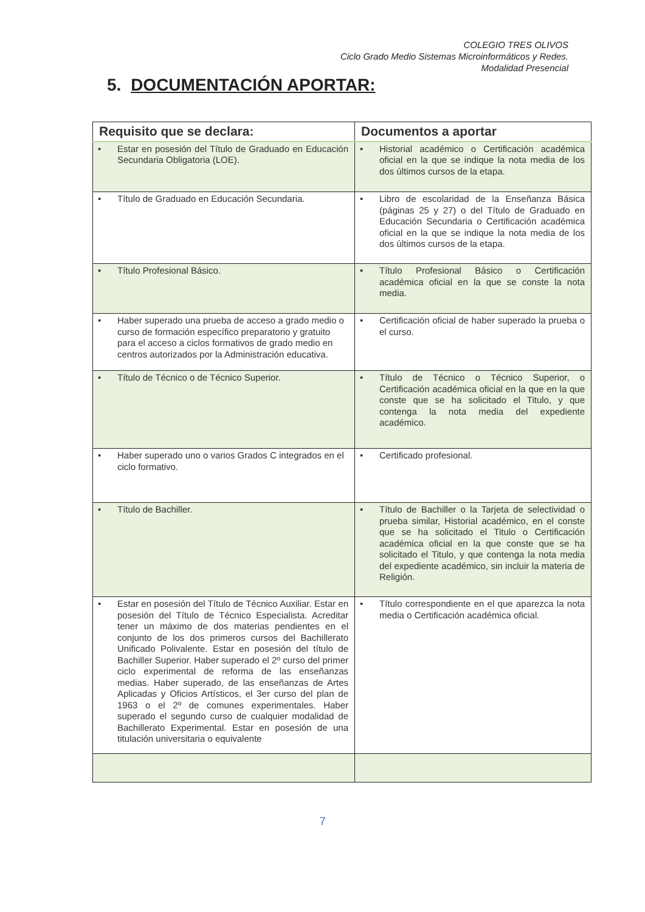COLEGIO TRES OLIVOS
Ciclo Grado Medio Sistemas Microinformáticos y Redes.
Modalidad Presencial
5. DOCUMENTACIÓN APORTAR:
| Requisito que se declara: | Documentos a aportar |
| --- | --- |
| • Estar en posesión del Título de Graduado en Educación Secundaria Obligatoria (LOE). | • Historial académico o Certificación académica oficial en la que se indique la nota media de los dos últimos cursos de la etapa. |
| • Título de Graduado en Educación Secundaria. | • Libro de escolaridad de la Enseñanza Básica (páginas 25 y 27) o del Título de Graduado en Educación Secundaria o Certificación académica oficial en la que se indique la nota media de los dos últimos cursos de la etapa. |
| • Título Profesional Básico. | • Título Profesional Básico o Certificación académica oficial en la que se conste la nota media. |
| • Haber superado una prueba de acceso a grado medio o curso de formación específico preparatorio y gratuito para el acceso a ciclos formativos de grado medio en centros autorizados por la Administración educativa. | • Certificación oficial de haber superado la prueba o el curso. |
| • Título de Técnico o de Técnico Superior. | • Título de Técnico o Técnico Superior, o Certificación académica oficial en la que en la que conste que se ha solicitado el Titulo, y que contenga la nota media del expediente académico. |
| • Haber superado uno o varios Grados C integrados en el ciclo formativo. | • Certificado profesional. |
| • Título de Bachiller. | • Título de Bachiller o la Tarjeta de selectividad o prueba similar, Historial académico, en el conste que se ha solicitado el Titulo o Certificación académica oficial en la que conste que se ha solicitado el Titulo, y que contenga la nota media del expediente académico, sin incluir la materia de Religión. |
| • Estar en posesión del Título de Técnico Auxiliar. Estar en posesión del Título de Técnico Especialista. Acreditar tener un máximo de dos materias pendientes en el conjunto de los dos primeros cursos del Bachillerato Unificado Polivalente. Estar en posesión del título de Bachiller Superior. Haber superado el 2º curso del primer ciclo experimental de reforma de las enseñanzas medias. Haber superado, de las enseñanzas de Artes Aplicadas y Oficios Artísticos, el 3er curso del plan de 1963 o el 2º de comunes experimentales. Haber superado el segundo curso de cualquier modalidad de Bachillerato Experimental. Estar en posesión de una titulación universitaria o equivalente | • Título correspondiente en el que aparezca la nota media o Certificación académica oficial. |
7